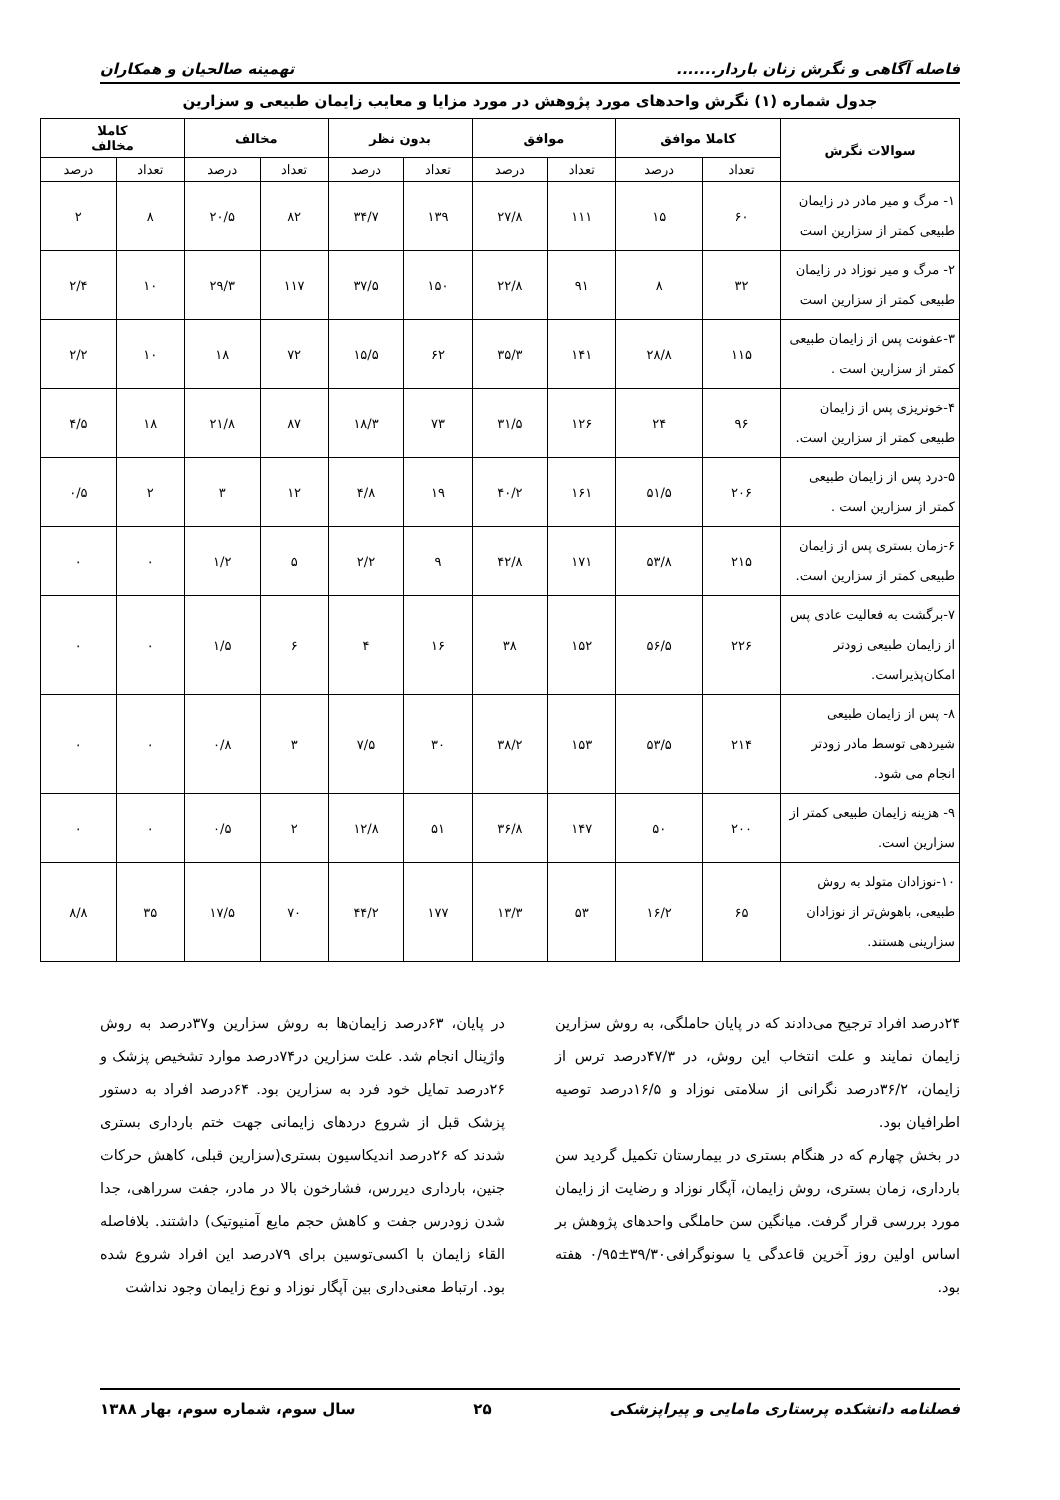فاصله آگاهی و نگرش زنان باردار....... تهمینه صالحیان و همکاران
جدول شماره (۱) نگرش واحدهای مورد پژوهش در مورد مزایا و معایب زایمان طبیعی و سزارین
| سوالات نگرش | کاملا موافق | | موافق | | بدون نظر | | مخالف | | کاملا مخالف | |
| --- | --- | --- | --- | --- | --- | --- | --- | --- | --- | --- |
| | تعداد | درصد | تعداد | درصد | تعداد | درصد | تعداد | درصد | تعداد | درصد |
| ۱- مرگ و میر مادر در زایمان طبیعی کمتر از سزارین است | ۶۰ | ۱۵ | ۱۱۱ | ۲۷/۸ | ۱۳۹ | ۳۴/۷ | ۸۲ | ۲۰/۵ | ۸ | ۲ |
| ۲- مرگ و میر نوزاد در زایمان طبیعی کمتر از سزارین است | ۳۲ | ۸ | ۹۱ | ۲۲/۸ | ۱۵۰ | ۳۷/۵ | ۱۱۷ | ۲۹/۳ | ۱۰ | ۲/۴ |
| ۳-عفونت پس از زایمان طبیعی کمتر از سزارین است . | ۱۱۵ | ۲۸/۸ | ۱۴۱ | ۳۵/۳ | ۶۲ | ۱۵/۵ | ۷۲ | ۱۸ | ۱۰ | ۲/۲ |
| ۴-خونریزی پس از زایمان طبیعی کمتر از سزارین است. | ۹۶ | ۲۴ | ۱۲۶ | ۳۱/۵ | ۷۳ | ۱۸/۳ | ۸۷ | ۲۱/۸ | ۱۸ | ۴/۵ |
| ۵-درد پس از زایمان طبیعی کمتر از سزارین است . | ۲۰۶ | ۵۱/۵ | ۱۶۱ | ۴۰/۲ | ۱۹ | ۴/۸ | ۱۲ | ۳ | ۲ | ۰/۵ |
| ۶-زمان بستری پس از زایمان طبیعی کمتر از سزارین است. | ۲۱۵ | ۵۳/۸ | ۱۷۱ | ۴۲/۸ | ۹ | ۲/۲ | ۵ | ۱/۲ | ۰ | ۰ |
| ۷-برگشت به فعالیت عادی پس از زایمان طبیعی زودتر امکان‌پذیراست. | ۲۲۶ | ۵۶/۵ | ۱۵۲ | ۳۸ | ۱۶ | ۴ | ۶ | ۱/۵ | ۰ | ۰ |
| ۸- پس از زایمان طبیعی شیردهی توسط مادر زودتر انجام می شود. | ۲۱۴ | ۵۳/۵ | ۱۵۳ | ۳۸/۲ | ۳۰ | ۷/۵ | ۳ | ۰/۸ | ۰ | ۰ |
| ۹- هزینه زایمان طبیعی کمتر از سزارین است. | ۲۰۰ | ۵۰ | ۱۴۷ | ۳۶/۸ | ۵۱ | ۱۲/۸ | ۲ | ۰/۵ | ۰ | ۰ |
| ۱۰-نوزادان متولد به روش طبیعی، باهوش‌تر از نوزادان سزارینی هستند. | ۶۵ | ۱۶/۲ | ۵۳ | ۱۳/۳ | ۱۷۷ | ۴۴/۲ | ۷۰ | ۱۷/۵ | ۳۵ | ۸/۸ |
۲۴درصد افراد ترجیح می‌دادند که در پایان حاملگی، به روش سزارین زایمان نمایند و علت انتخاب این روش، در ۴۷/۳درصد ترس از زایمان، ۳۶/۲درصد نگرانی از سلامتی نوزاد و ۱۶/۵درصد توصیه اطرافیان بود.
در بخش چهارم که در هنگام بستری در بیمارستان تکمیل گردید سن بارداری، زمان بستری، روش زایمان، آپگار نوزاد و رضایت از زایمان مورد بررسی قرار گرفت. میانگین سن حاملگی واحدهای پژوهش بر اساس اولین روز آخرین قاعدگی یا سونوگرافی۳۹/۳۰±۰/۹۵ هفته بود.
در پایان، ۶۳درصد زایمان‌ها به روش سزارین و۳۷درصد به روش واژینال انجام شد. علت سزارین در۷۴درصد موارد تشخیص پزشک و ۲۶درصد تمایل خود فرد به سزارین بود. ۶۴درصد افراد به دستور پزشک قبل از شروع دردهای زایمانی جهت ختم بارداری بستری شدند که ۲۶درصد اندیکاسیون بستری(سزارین قبلی، کاهش حرکات جنین، بارداری دیررس، فشارخون بالا در مادر، جفت سرراهی، جدا شدن زودرس جفت و کاهش حجم مایع آمنیوتیک) داشتند. بلافاصله القاء زایمان با اکسی‌توسین برای ۷۹درصد این افراد شروع شده بود. ارتباط معنی‌داری بین آپگار نوزاد و نوع زایمان وجود نداشت
فصلنامه دانشکده پرستاری مامایی و پیراپزشکی ۲۵ سال سوم، شماره سوم، بهار ۱۳۸۸